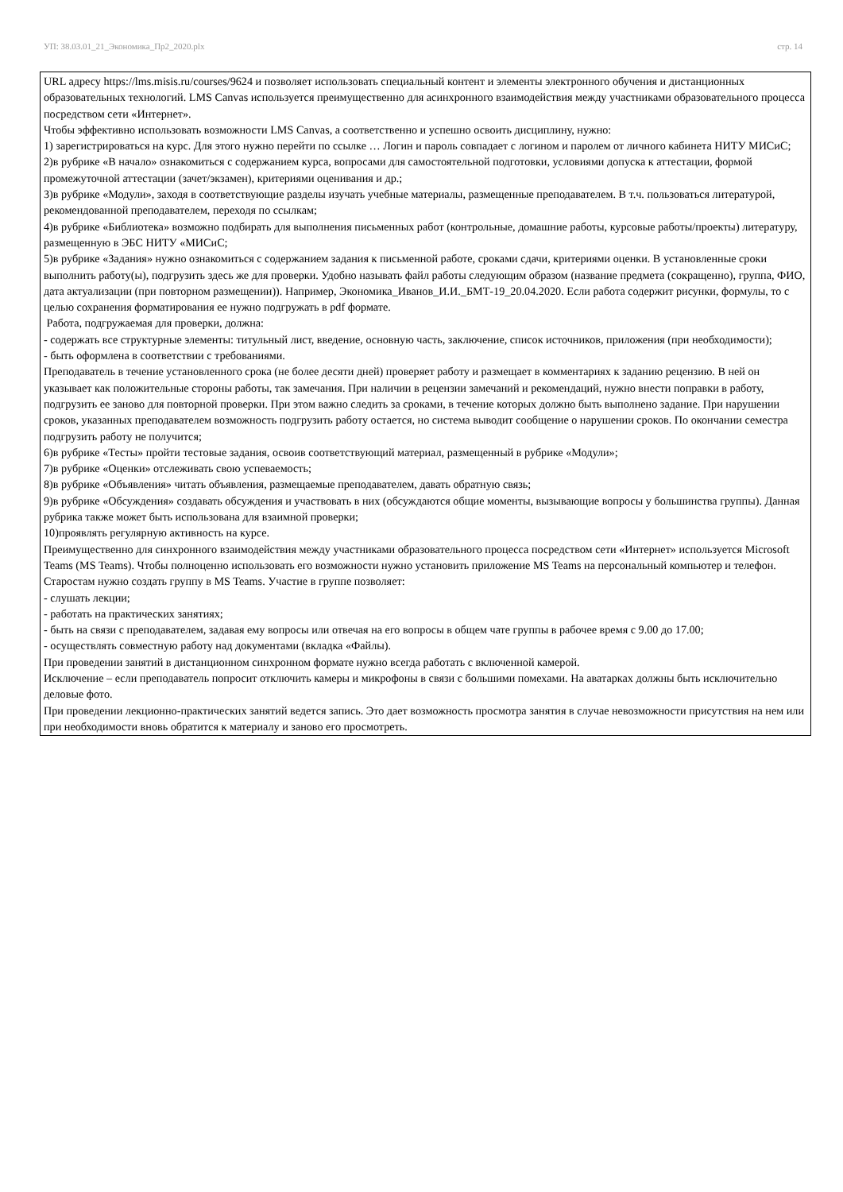УП: 38.03.01_21_Экономика_Пр2_2020.plx стр. 14
URL адресу https://lms.misis.ru/courses/9624 и позволяет использовать специальный контент и элементы электронного обучения и дистанционных образовательных технологий. LMS Canvas используется преимущественно для асинхронного взаимодействия между участниками образовательного процесса посредством сети «Интернет».
Чтобы эффективно использовать возможности LMS Canvas, а соответственно и успешно освоить дисциплину, нужно:
1) зарегистрироваться на курс. Для этого нужно перейти по ссылке … Логин и пароль совпадает с логином и паролем от личного кабинета НИТУ МИСиС;
2)в рубрике «В начало» ознакомиться с содержанием курса, вопросами для самостоятельной подготовки, условиями допуска к аттестации, формой промежуточной аттестации (зачет/экзамен), критериями оценивания и др.;
3)в рубрике «Модули», заходя в соответствующие разделы изучать учебные материалы, размещенные преподавателем. В т.ч. пользоваться литературой, рекомендованной преподавателем, переходя по ссылкам;
4)в рубрике «Библиотека» возможно подбирать для выполнения письменных работ (контрольные, домашние работы, курсовые работы/проекты) литературу, размещенную в ЭБС НИТУ «МИСиС;
5)в рубрике «Задания» нужно ознакомиться с содержанием задания к письменной работе, сроками сдачи, критериями оценки. В установленные сроки выполнить работу(ы), подгрузить здесь же для проверки. Удобно называть файл работы следующим образом (название предмета (сокращенно), группа, ФИО, дата актуализации (при повторном размещении)). Например, Экономика_Иванов_И.И._БМТ-19_20.04.2020. Если работа содержит рисунки, формулы, то с целью сохранения форматирования ее нужно подгружать в pdf формате.
Работа, подгружаемая для проверки, должна:
- содержать все структурные элементы: титульный лист, введение, основную часть, заключение, список источников, приложения (при необходимости);
- быть оформлена в соответствии с требованиями.
Преподаватель в течение установленного срока (не более десяти дней) проверяет работу и размещает в комментариях к заданию рецензию. В ней он указывает как положительные стороны работы, так замечания. При наличии в рецензии замечаний и рекомендаций, нужно внести поправки в работу, подгрузить ее заново для повторной проверки. При этом важно следить за сроками, в течение которых должно быть выполнено задание. При нарушении сроков, указанных преподавателем возможность подгрузить работу остается, но система выводит сообщение о нарушении сроков. По окончании семестра подгрузить работу не получится;
6)в рубрике «Тесты» пройти тестовые задания, освоив соответствующий материал, размещенный в рубрике «Модули»;
7)в рубрике «Оценки» отслеживать свою успеваемость;
8)в рубрике «Объявления» читать объявления, размещаемые преподавателем, давать обратную связь;
9)в рубрике «Обсуждения» создавать обсуждения и участвовать в них (обсуждаются общие моменты, вызывающие вопросы у большинства группы). Данная рубрика также может быть использована для взаимной проверки;
10)проявлять регулярную активность на курсе.
Преимущественно для синхронного взаимодействия между участниками образовательного процесса посредством сети «Интернет» используется Microsoft Teams (MS Teams). Чтобы полноценно использовать его возможности нужно установить приложение MS Teams на персональный компьютер и телефон. Старостам нужно создать группу в MS Teams. Участие в группе позволяет:
- слушать лекции;
- работать на практических занятиях;
- быть на связи с преподавателем, задавая ему вопросы или отвечая на его вопросы в общем чате группы в рабочее время с 9.00 до 17.00;
- осуществлять совместную работу над документами (вкладка «Файлы).
При проведении занятий в дистанционном синхронном формате нужно всегда работать с включенной камерой.
Исключение – если преподаватель попросит отключить камеры и микрофоны в связи с большими помехами. На аватарках должны быть исключительно деловые фото.
При проведении лекционно-практических занятий ведется запись. Это дает возможность просмотра занятия в случае невозможности присутствия на нем или при необходимости вновь обратится к материалу и заново его просмотреть.